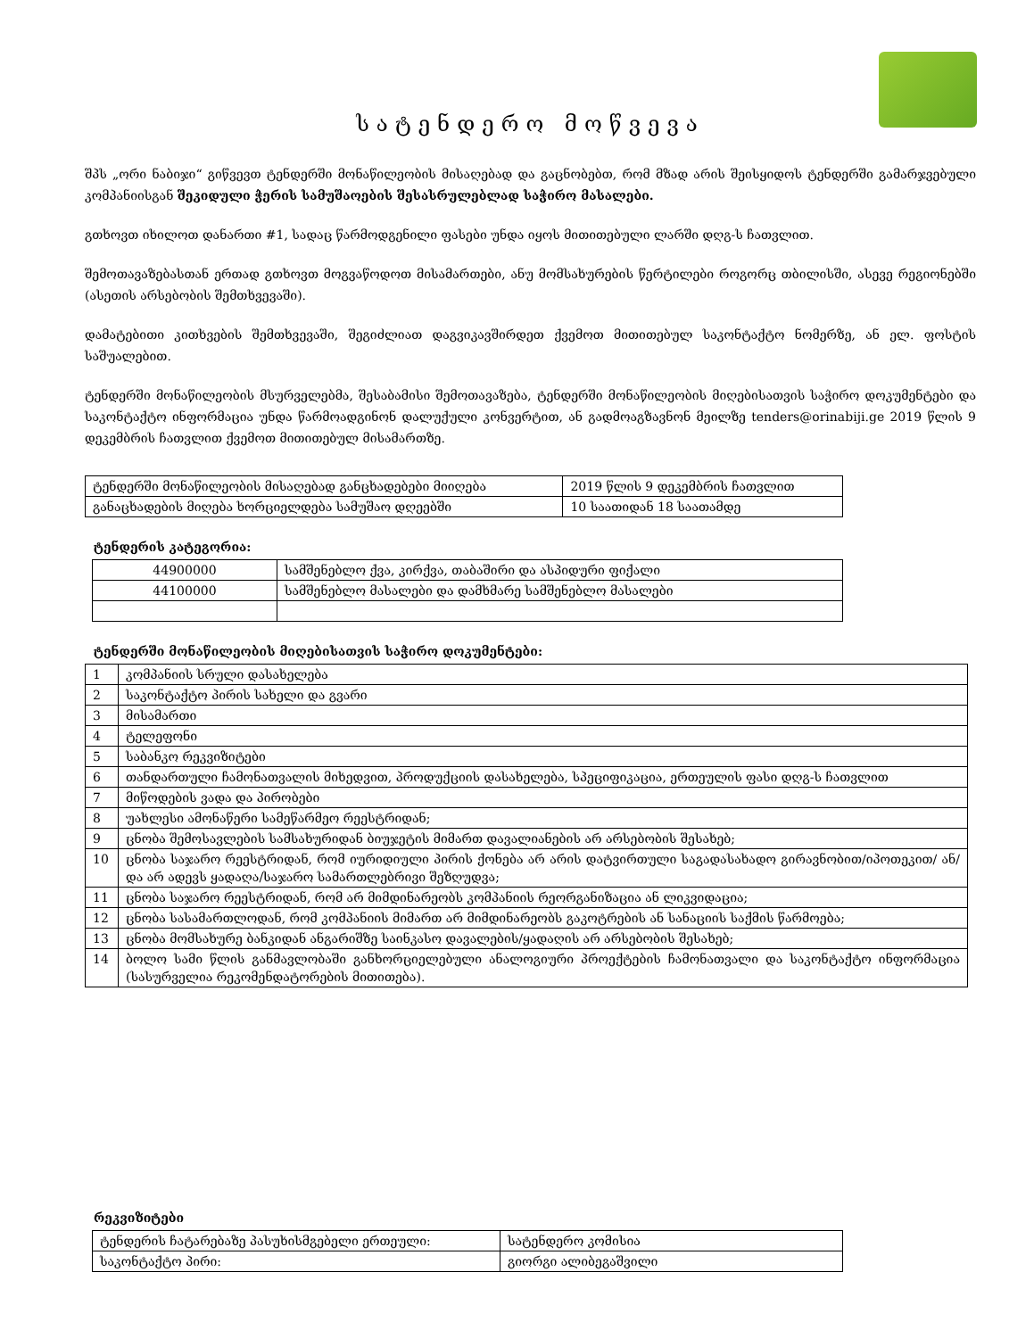სატენდერო მოწვევა
შპს „ორი ნაბიჯი“ გიწვევთ ტენდერში მონაწილეობის მისაღებად და გაცნობებთ, რომ მზად არის შეისყიდოს ტენდერში გამარჯვებული კომპანიისგან შეკიდული ჭერის სამუშაოების შესასრულებლად საჭირო მასალები.
გთხოვთ იხილოთ დანართი #1, სადაც წარმოდგენილი ფასები უნდა იყოს მითითებული ლარში დღგ-ს ჩათვლით.
შემოთავაზებასთან ერთად გთხოვთ მოგვაწოდოთ მისამართები, ანუ მომსახურების წერტილები როგორც თბილისში, ასევე რეგიონებში (ასეთის არსებობის შემთხვევაში).
დამატებითი კითხვების შემთხვევაში, შეგიძლიათ დაგვიკავშირდეთ ქვემოთ მითითებულ საკონტაქტო ნომერზე, ან ელ. ფოსტის საშუალებით.
ტენდერში მონაწილეობის მსურველებმა, შესაბამისი შემოთავაზება, ტენდერში მონაწილეობის მიღებისათვის საჭირო დოკუმენტები და საკონტაქტო ინფორმაცია უნდა წარმოადგინონ დალუქული კონვერტით, ან გადმოაგზავნონ მეილზე tenders@orinabiji.ge 2019 წლის 9 დეკემბრის ჩათვლით ქვემოთ მითითებულ მისამართზე.
| ტენდერში მონაწილეობის მისაღებად განცხადებები მიიღება | 2019 წლის 9 დეკემბრის ჩათვლით |
| განაცხადების მიღება ხორციელდება სამუშაო დღეებში | 10 საათიდან 18 საათამდე |
ტენდერის კატეგორია:
| 44900000 | სამშენებლო ქვა, კირქვა, თაბაშირი და ასპიდური ფიქალი |
| 44100000 | სამშენებლო მასალები და დამხმარე სამშენებლო მასალები |
ტენდერში მონაწილეობის მიღებისათვის საჭირო დოკუმენტები:
| 1 | კომპანიის სრული დასახელება |
| 2 | საკონტაქტო პირის სახელი და გვარი |
| 3 | მისამართი |
| 4 | ტელეფონი |
| 5 | საბანკო რეკვიზიტები |
| 6 | თანდართული ჩამონათვალის მიხედვით, პროდუქციის დასახელება, სპეციფიკაცია, ერთეულის ფასი დღგ-ს ჩათვლით |
| 7 | მიწოდების ვადა და პირობები |
| 8 | უახლესი ამონაწერი სამეწარმეო რეესტრიდან; |
| 9 | ცნობა შემოსავლების სამსახურიდან ბიუჯეტის მიმართ დავალიანების არ არსებობის შესახებ; |
| 10 | ცნობა საჯარო რეესტრიდან, რომ იურიდიული პირის ქონება არ არის დატვირთული საგადასახადო გირავნობით/იპოთეკით/ ან/და არ ადევს ყადაღა/საჯარო სამართლებრივი შეზღუდვა; |
| 11 | ცნობა საჯარო რეესტრიდან, რომ არ მიმდინარეობს კომპანიის რეორგანიზაცია ან ლიკვიდაცია; |
| 12 | ცნობა სასამართლოდან, რომ კომპანიის მიმართ არ მიმდინარეობს გაკოტრების ან სანაციის საქმის წარმოება; |
| 13 | ცნობა მომსახურე ბანკიდან ანგარიშზე საინკასო დავალების/ყადაღის არ არსებობის შესახებ; |
| 14 | ბოლო სამი წლის განმავლობაში განხორციელებული ანალოგიური პროექტების ჩამონათვალი და საკონტაქტო ინფორმაცია (სასურველია რეკომენდატორების მითითება). |
რეკვიზიტები
| ტენდერის ჩატარებაზე პასუხისმგებელი ერთეული: | სატენდერო კომისია |
| საკონტაქტო პირი: | გიორგი ალიბეგაშვილი |